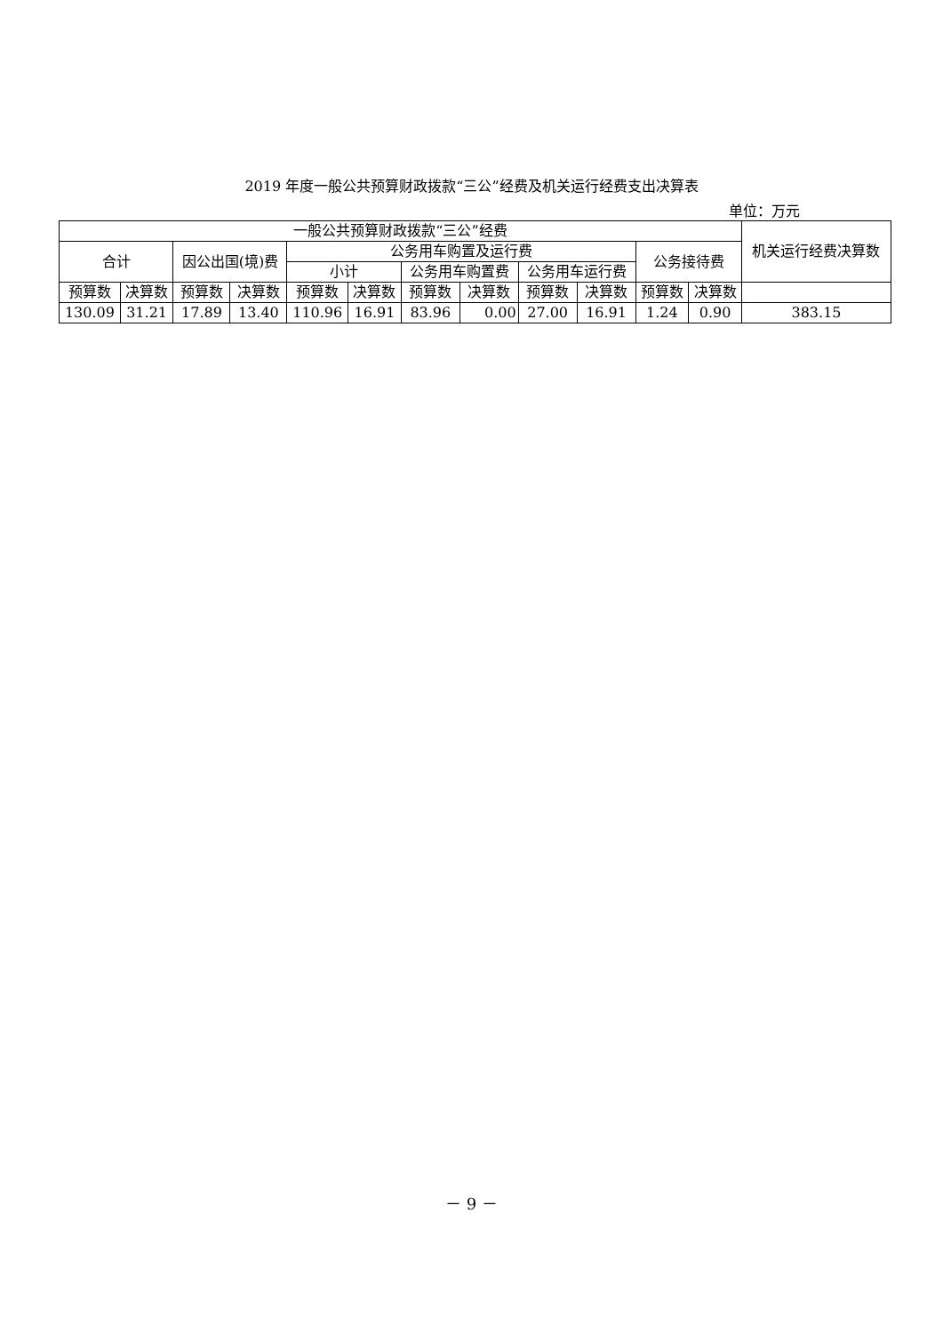2019 年度一般公共预算财政拨款“三公”经费及机关运行经费支出决算表
单位：万元
| 一般公共预算财政拨款“三公”经费 | | | | | | | | | | | | 机关运行经费决算数 |
| --- | --- | --- | --- | --- | --- | --- | --- | --- | --- | --- | --- | --- |
| 合计 | | 因公出国(境)费 | | 公务用车购置及运行费 | | | | | | 公务接待费 | | |
| | | | | 小计 | | 公务用车购置费 | | 公务用车运行费 | | | | |
| 预算数 | 决算数 | 预算数 | 决算数 | 预算数 | 决算数 | 预算数 | 决算数 | 预算数 | 决算数 | 预算数 | 决算数 | |
| 130.09 | 31.21 | 17.89 | 13.40 | 110.96 | 16.91 | 83.96 | 0.00 | 27.00 | 16.91 | 1.24 | 0.90 | 383.15 |
－ 9 －